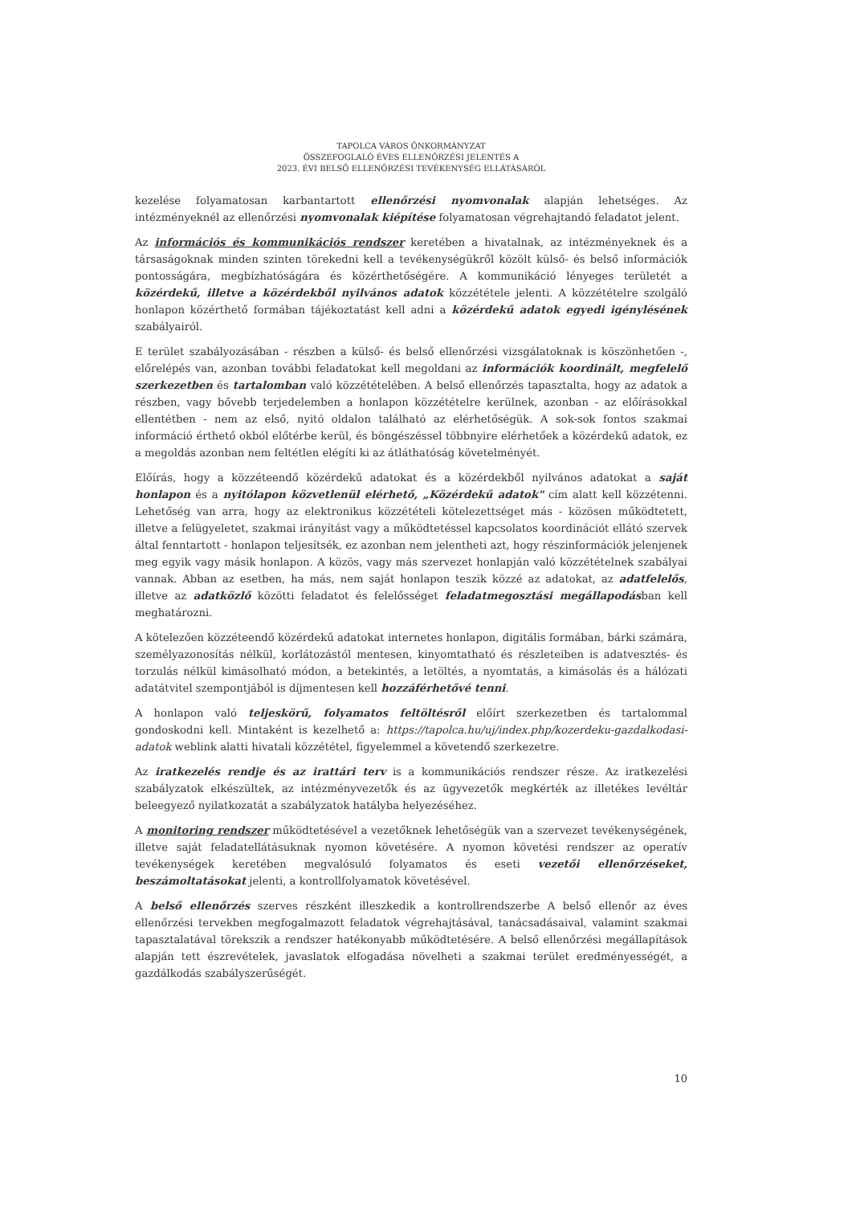TAPOLCA VÁROS ÖNKORMÁNYZAT
ÖSSZEFOGLALÓ ÉVES ELLENŐRZÉSI JELENTÉS A
2023. ÉVI BELSŐ ELLENŐRZÉSI TEVÉKENYSÉG ELLÁTÁSÁRÓL
kezelése folyamatosan karbantartott ellenőrzési nyomvonalak alapján lehetséges. Az intézményeknél az ellenőrzési nyomvonalak kiépítése folyamatosan végrehajtandó feladatot jelent.
Az információs és kommunikációs rendszer keretében a hivatalnak, az intézményeknek és a társaságoknak minden szinten törekedni kell a tevékenységükről közölt külső- és belső információk pontosságára, megbízhatóságára és közérthetőségére. A kommunikáció lényeges területét a közérdekű, illetve a közérdekből nyilvános adatok közzététele jelenti. A közzétételre szolgáló honlapon közérthető formában tájékoztatást kell adni a közérdekű adatok egyedi igénylésének szabályairól.
E terület szabályozásában - részben a külső- és belső ellenőrzési vizsgálatoknak is köszönhetően -, előrelépés van, azonban további feladatokat kell megoldani az információk koordinált, megfelelő szerkezetben és tartalomban való közzétételében. A belső ellenőrzés tapasztalta, hogy az adatok a részben, vagy bővebb terjedelemben a honlapon közzétételre kerülnek, azonban - az előírásokkal ellentétben - nem az első, nyitó oldalon található az elérhetőségük. A sok-sok fontos szakmai információ érthető okból előtérbe kerül, és böngészéssel többnyire elérhetőek a közérdekű adatok, ez a megoldás azonban nem feltétlen elégíti ki az átláthatóság követelményét.
Előírás, hogy a közzéteendő közérdekű adatokat és a közérdekből nyilvános adatokat a saját honlapon és a nyitólapon közvetlenül elérhető, „Közérdekű adatok" cím alatt kell közzétenni. Lehetőség van arra, hogy az elektronikus közzétételi kötelezettséget más - közösen működtetett, illetve a felügyeletet, szakmai irányítást vagy a működtetéssel kapcsolatos koordinációt ellátó szervek által fenntartott - honlapon teljesítsék, ez azonban nem jelentheti azt, hogy részinformációk jelenjenek meg egyik vagy másik honlapon. A közös, vagy más szervezet honlapján való közzétételnek szabályai vannak. Abban az esetben, ha más, nem saját honlapon teszik közzé az adatokat, az adatfelelős, illetve az adatközlő közötti feladatot és felelősséget feladatmegosztási megállapodásban kell meghatározni.
A kötelezően közzéteendő közérdekű adatokat internetes honlapon, digitális formában, bárki számára, személyazonosítás nélkül, korlátozástól mentesen, kinyomtatható és részleteiben is adatvesztés- és torzulás nélkül kimásolható módon, a betekintés, a letöltés, a nyomtatás, a kimásolás és a hálózati adatátvitel szempontjából is díjmentesen kell hozzáférhetővé tenni.
A honlapon való teljeskörű, folyamatos feltöltésről előírt szerkezetben és tartalommal gondoskodni kell. Mintaként is kezelhető a: https://tapolca.hu/uj/index.php/kozerdeku-gazdalkodasi-adatok weblink alatti hivatali közzététel, figyelemmel a követendő szerkezetre.
Az iratkezelés rendje és az irattári terv is a kommunikációs rendszer része. Az iratkezelési szabályzatok elkészültek, az intézményvezetők és az ügyvezetők megkérték az illetékes levéltár beleegyező nyilatkozatát a szabályzatok hatályba helyezéséhez.
A monitoring rendszer működtetésével a vezetőknek lehetőségük van a szervezet tevékenységének, illetve saját feladatellátásuknak nyomon követésére. A nyomon követési rendszer az operatív tevékenységek keretében megvalósuló folyamatos és eseti vezetői ellenőrzéseket, beszámoltatásokat jelenti, a kontrollfolyamatok követésével.
A belső ellenőrzés szerves részként illeszkedik a kontrollrendszerbe A belső ellenőr az éves ellenőrzési tervekben megfogalmazott feladatok végrehajtásával, tanácsadásaival, valamint szakmai tapasztalatával törekszik a rendszer hatékonyabb működtetésére. A belső ellenőrzési megállapítások alapján tett észrevételek, javaslatok elfogadása növelheti a szakmai terület eredményességét, a gazdálkodás szabályszerűségét.
10